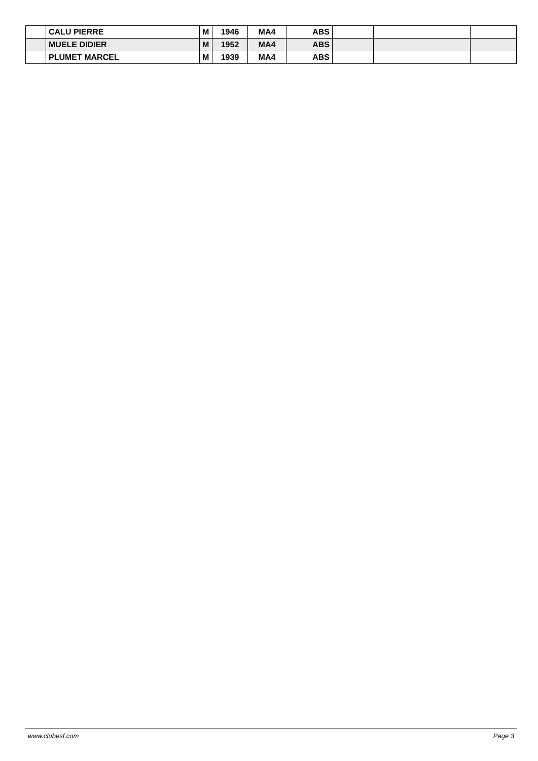| | CALU PIERRE | M | 1946 | MA4 | ABS | | | |
| | MUELE DIDIER | M | 1952 | MA4 | ABS | | | |
| | PLUMET MARCEL | M | 1939 | MA4 | ABS | | | |
www.clubesf.com Page 3